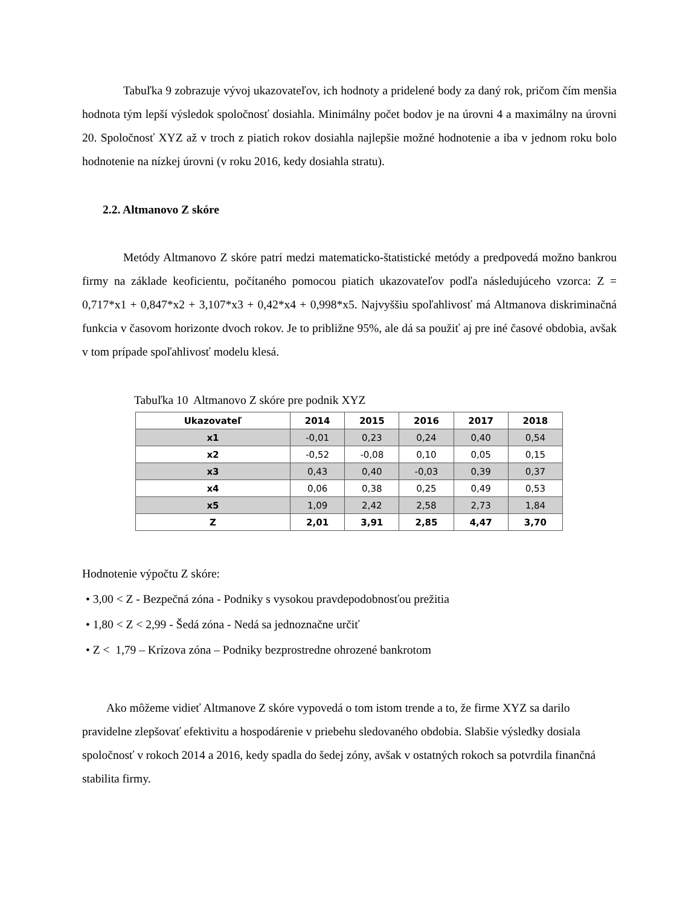Tabuľka 9 zobrazuje vývoj ukazovateľov, ich hodnoty a pridelené body za daný rok, pričom čím menšia hodnota tým lepší výsledok spoločnosť dosiahla. Minimálny počet bodov je na úrovni 4 a maximálny na úrovni 20. Spoločnosť XYZ až v troch z piatich rokov dosiahla najlepšie možné hodnotenie a iba v jednom roku bolo hodnotenie na nízkej úrovni (v roku 2016, kedy dosiahla stratu).
2.2. Altmanovo Z skóre
Metódy Altmanovo Z skóre patrí medzi matematicko-štatistické metódy a predpovedá možno bankrou firmy na základe keoficientu, počítaného pomocou piatich ukazovateľov podľa následujúceho vzorca: Z = 0,717*x1 + 0,847*x2 + 3,107*x3 + 0,42*x4 + 0,998*x5. Najvyššiu spoľahlivosť má Altmanova diskriminačná funkcia v časovom horizonte dvoch rokov. Je to približne 95%, ale dá sa použiť aj pre iné časové obdobia, avšak v tom prípade spoľahlivosť modelu klesá.
Tabuľka 10 Altmanovo Z skóre pre podnik XYZ
| Ukazovateľ | 2014 | 2015 | 2016 | 2017 | 2018 |
| --- | --- | --- | --- | --- | --- |
| x1 | -0,01 | 0,23 | 0,24 | 0,40 | 0,54 |
| x2 | -0,52 | -0,08 | 0,10 | 0,05 | 0,15 |
| x3 | 0,43 | 0,40 | -0,03 | 0,39 | 0,37 |
| x4 | 0,06 | 0,38 | 0,25 | 0,49 | 0,53 |
| x5 | 1,09 | 2,42 | 2,58 | 2,73 | 1,84 |
| Z | 2,01 | 3,91 | 2,85 | 4,47 | 3,70 |
Hodnotenie výpočtu Z skóre:
• 3,00 < Z - Bezpečná zóna - Podniky s vysokou pravdepodobnosťou prežitia
• 1,80 < Z < 2,99 - Šedá zóna - Nedá sa jednoznačne určiť
• Z < 1,79 – Krízova zóna – Podniky bezprostredne ohrozené bankrotom
Ako môžeme vidieť Altmanove Z skóre vypovedá o tom istom trende a to, že firme XYZ sa darilo pravidelne zlepšovať efektivitu a hospodárenie v priebehu sledovaného obdobia. Slabšie výsledky dosiala spoločnosť v rokoch 2014 a 2016, kedy spadla do šedej zóny, avšak v ostatných rokoch sa potvrdila finančná stabilita firmy.